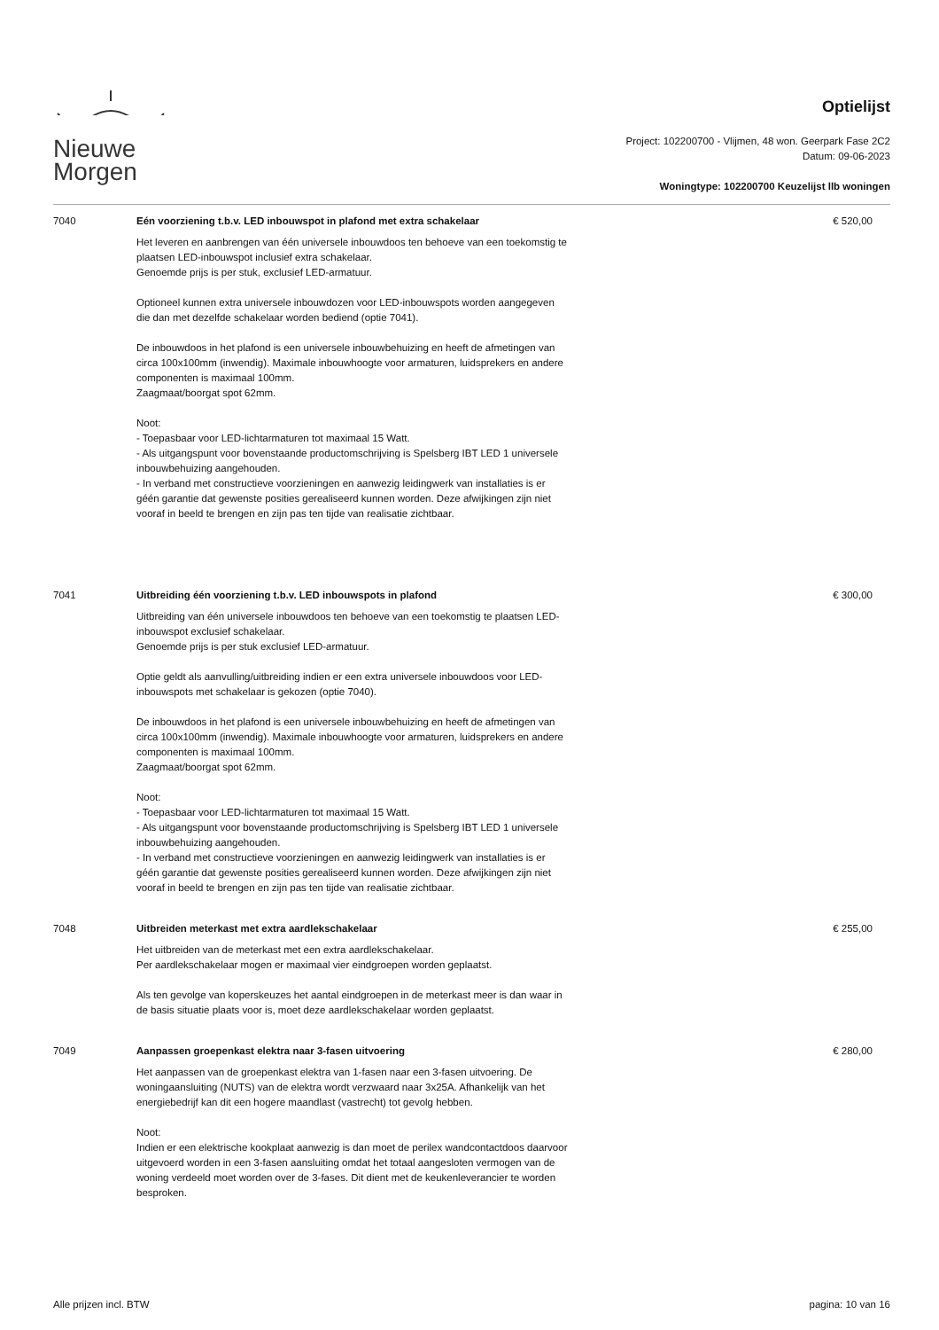Nieuwe
Morgen
Optielijst
Project: 102200700 - Vlijmen, 48 won. Geerpark Fase 2C2
Datum: 09-06-2023
Woningtype: 102200700 Keuzelijst llb woningen
7040 Eén voorziening t.b.v. LED inbouwspot in plafond met extra schakelaar
Het leveren en aanbrengen van één universele inbouwdoos ten behoeve van een toekomstig te plaatsen LED-inbouwspot inclusief extra schakelaar.
Genoemde prijs is per stuk, exclusief LED-armatuur.
Optioneel kunnen extra universele inbouwdozen voor LED-inbouwspots worden aangegeven die dan met dezelfde schakelaar worden bediend (optie 7041).
De inbouwdoos in het plafond is een universele inbouwbehuizing en heeft de afmetingen van circa 100x100mm (inwendig). Maximale inbouwhoogte voor armaturen, luidsprekers en andere componenten is maximaal 100mm.
Zaagmaat/boorgat spot 62mm.
Noot:
- Toepasbaar voor LED-lichtarmaturen tot maximaal 15 Watt.
- Als uitgangspunt voor bovenstaande productomschrijving is Spelsberg IBT LED 1 universele inbouwbehuizing aangehouden.
- In verband met constructieve voorzieningen en aanwezig leidingwerk van installaties is er géén garantie dat gewenste posities gerealiseerd kunnen worden. Deze afwijkingen zijn niet vooraf in beeld te brengen en zijn pas ten tijde van realisatie zichtbaar.
€ 520,00
7041 Uitbreiding één voorziening t.b.v. LED inbouwspots in plafond
Uitbreiding van één universele inbouwdoos ten behoeve van een toekomstig te plaatsen LED-inbouwspot exclusief schakelaar.
Genoemde prijs is per stuk exclusief LED-armatuur.
Optie geldt als aanvulling/uitbreiding indien er een extra universele inbouwdoos voor LED-inbouwspots met schakelaar is gekozen (optie 7040).
De inbouwdoos in het plafond is een universele inbouwbehuizing en heeft de afmetingen van circa 100x100mm (inwendig). Maximale inbouwhoogte voor armaturen, luidsprekers en andere componenten is maximaal 100mm.
Zaagmaat/boorgat spot 62mm.
Noot:
- Toepasbaar voor LED-lichtarmaturen tot maximaal 15 Watt.
- Als uitgangspunt voor bovenstaande productomschrijving is Spelsberg IBT LED 1 universele inbouwbehuizing aangehouden.
- In verband met constructieve voorzieningen en aanwezig leidingwerk van installaties is er géén garantie dat gewenste posities gerealiseerd kunnen worden. Deze afwijkingen zijn niet vooraf in beeld te brengen en zijn pas ten tijde van realisatie zichtbaar.
€ 300,00
7048 Uitbreiden meterkast met extra aardlekschakelaar
Het uitbreiden van de meterkast met een extra aardlekschakelaar.
Per aardlekschakelaar mogen er maximaal vier eindgroepen worden geplaatst.
Als ten gevolge van koperskeuzes het aantal eindgroepen in de meterkast meer is dan waar in de basis situatie plaats voor is, moet deze aardlekschakelaar worden geplaatst.
€ 255,00
7049 Aanpassen groepenkast elektra naar 3-fasen uitvoering
Het aanpassen van de groepenkast elektra van 1-fasen naar een 3-fasen uitvoering. De woningaansluiting (NUTS) van de elektra wordt verzwaard naar 3x25A. Afhankelijk van het energiebedrijf kan dit een hogere maandlast (vastrecht) tot gevolg hebben.
Noot:
Indien er een elektrische kookplaat aanwezig is dan moet de perilex wandcontactdoos daarvoor uitgevoerd worden in een 3-fasen aansluiting omdat het totaal aangesloten vermogen van de woning verdeeld moet worden over de 3-fases. Dit dient met de keukenleverancier te worden besproken.
€ 280,00
Alle prijzen incl. BTW pagina: 10 van 16